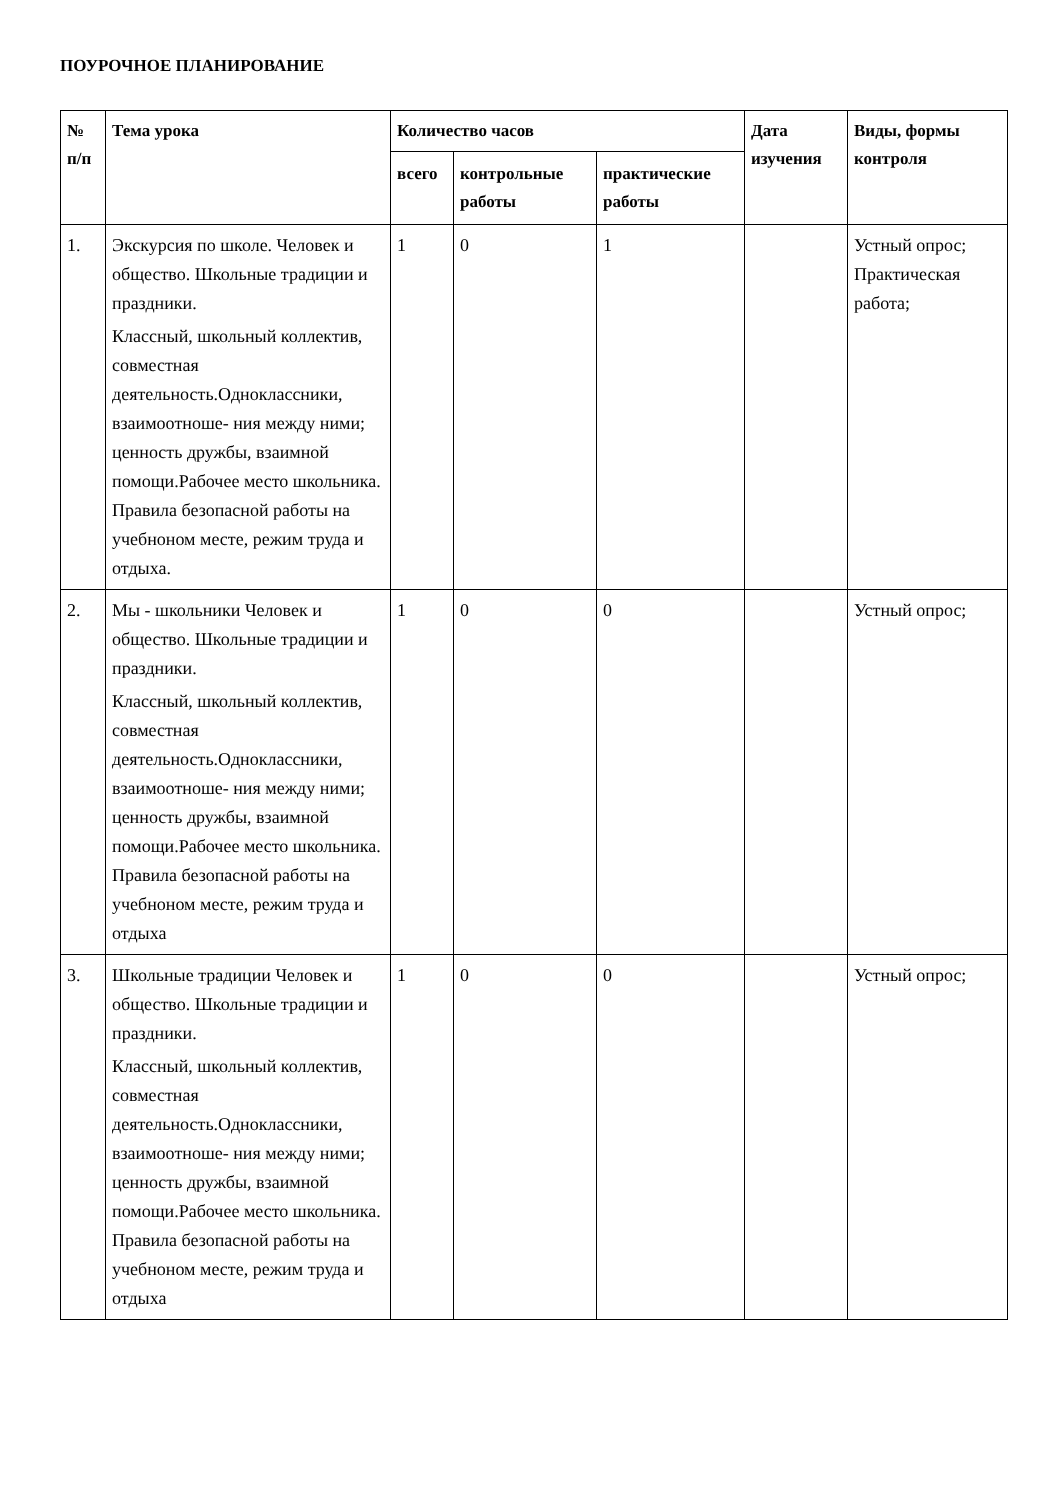ПОУРОЧНОЕ ПЛАНИРОВАНИЕ
| № п/п | Тема урока | Количество часов | | | Дата изучения | Виды, формы контроля |
| --- | --- | --- | --- | --- | --- | --- |
| | | всего | контрольные работы | практические работы | | |
| 1. | Экскурсия по школе. Человек и общество. Школьные традиции и праздники. Классный, школьный коллектив, совместная деятельность.Одноклассники, взаимоотноше- ния между ними; ценность дружбы, взаимной помощи.Рабочее место школьника. Правила безопасной работы на учебноном месте, режим труда и отдыха. | 1 | 0 | 1 | | Устный опрос; Практическая работа; |
| 2. | Мы - школьники Человек и общество. Школьные традиции и праздники. Классный, школьный коллектив, совместная деятельность.Одноклассники, взаимоотноше- ния между ними; ценность дружбы, взаимной помощи.Рабочее место школьника. Правила безопасной работы на учебноном месте, режим труда и отдыха | 1 | 0 | 0 | | Устный опрос; |
| 3. | Школьные традиции Человек и общество. Школьные традиции и праздники. Классный, школьный коллектив, совместная деятельность.Одноклассники, взаимоотноше- ния между ними; ценность дружбы, взаимной помощи.Рабочее место школьника. Правила безопасной работы на учебноном месте, режим труда и отдыха | 1 | 0 | 0 | | Устный опрос; |